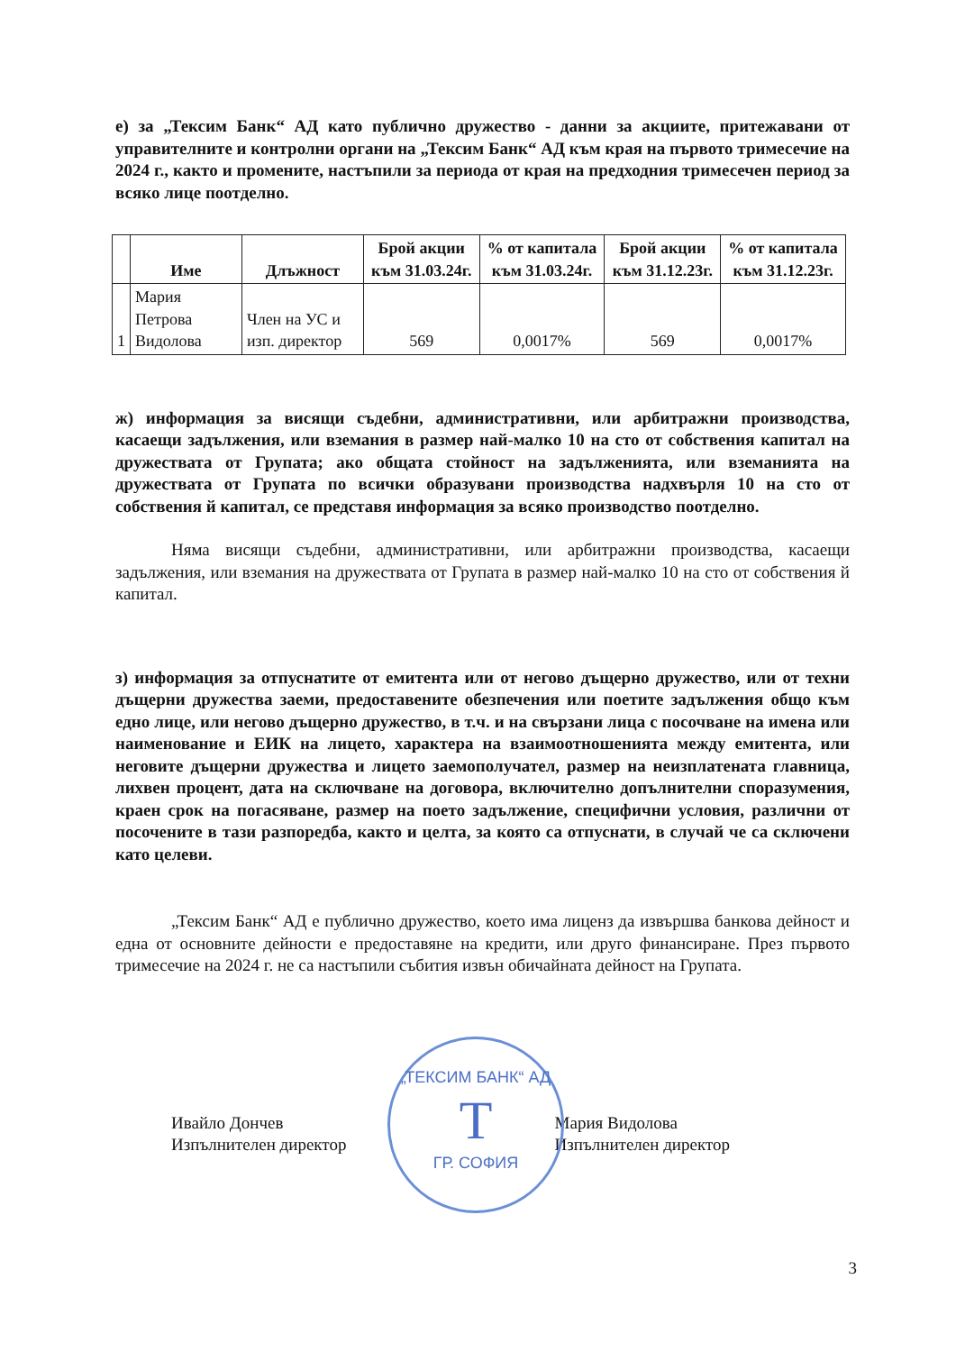е) за „Тексим Банк“ АД като публично дружество - данни за акциите, притежавани от управителните и контролни органи на „Тексим Банк“ АД към края на първото тримесечие на 2024 г., както и промените, настъпили за периода от края на предходния тримесечен период за всяко лице поотделно.
| | Име | Длъжност | Брой акции към 31.03.24г. | % от капитала към 31.03.24г. | Брой акции към 31.12.23г. | % от капитала към 31.12.23г. |
| --- | --- | --- | --- | --- | --- | --- |
| 1 | Мария Петрова Видолова | Член на УС и изп. директор | 569 | 0,0017% | 569 | 0,0017% |
ж) информация за висящи съдебни, административни, или арбитражни производства, касаещи задължения, или вземания в размер най-малко 10 на сто от собствения капитал на дружествата от Групата; ако общата стойност на задълженията, или вземанията на дружествата от Групата по всички образувани производства надхвърля 10 на сто от собствения й капитал, се представя информация за всяко производство поотделно.
Няма висящи съдебни, административни, или арбитражни производства, касаещи задължения, или вземания на дружествата от Групата в размер най-малко 10 на сто от собствения й капитал.
з) информация за отпуснатите от емитента или от негово дъщерно дружество, или от техни дъщерни дружества заеми, предоставените обезпечения или поетите задължения общо към едно лице, или негово дъщерно дружество, в т.ч. и на свързани лица с посочване на имена или наименование и ЕИК на лицето, характера на взаимоотношенията между емитента, или неговите дъщерни дружества и лицето заемополучател, размер на неизплатената главница, лихвен процент, дата на сключване на договора, включително допълнителни споразумения, краен срок на погасяване, размер на поето задължение, специфични условия, различни от посочените в тази разпоредба, както и целта, за която са отпуснати, в случай че са сключени като целеви.
„Тексим Банк“ АД е публично дружество, което има лиценз да извършва банкова дейност и една от основните дейности е предоставяне на кредити, или друго финансиране. През първото тримесечие на 2024 г. не са настъпили събития извън обичайната дейност на Групата.
Ивайло Дончев
Изпълнителен директор
Мария Видолова
Изпълнителен директор
„ТЕКСИМ БАНК“ АД
T
ГР. СОФИЯ
3